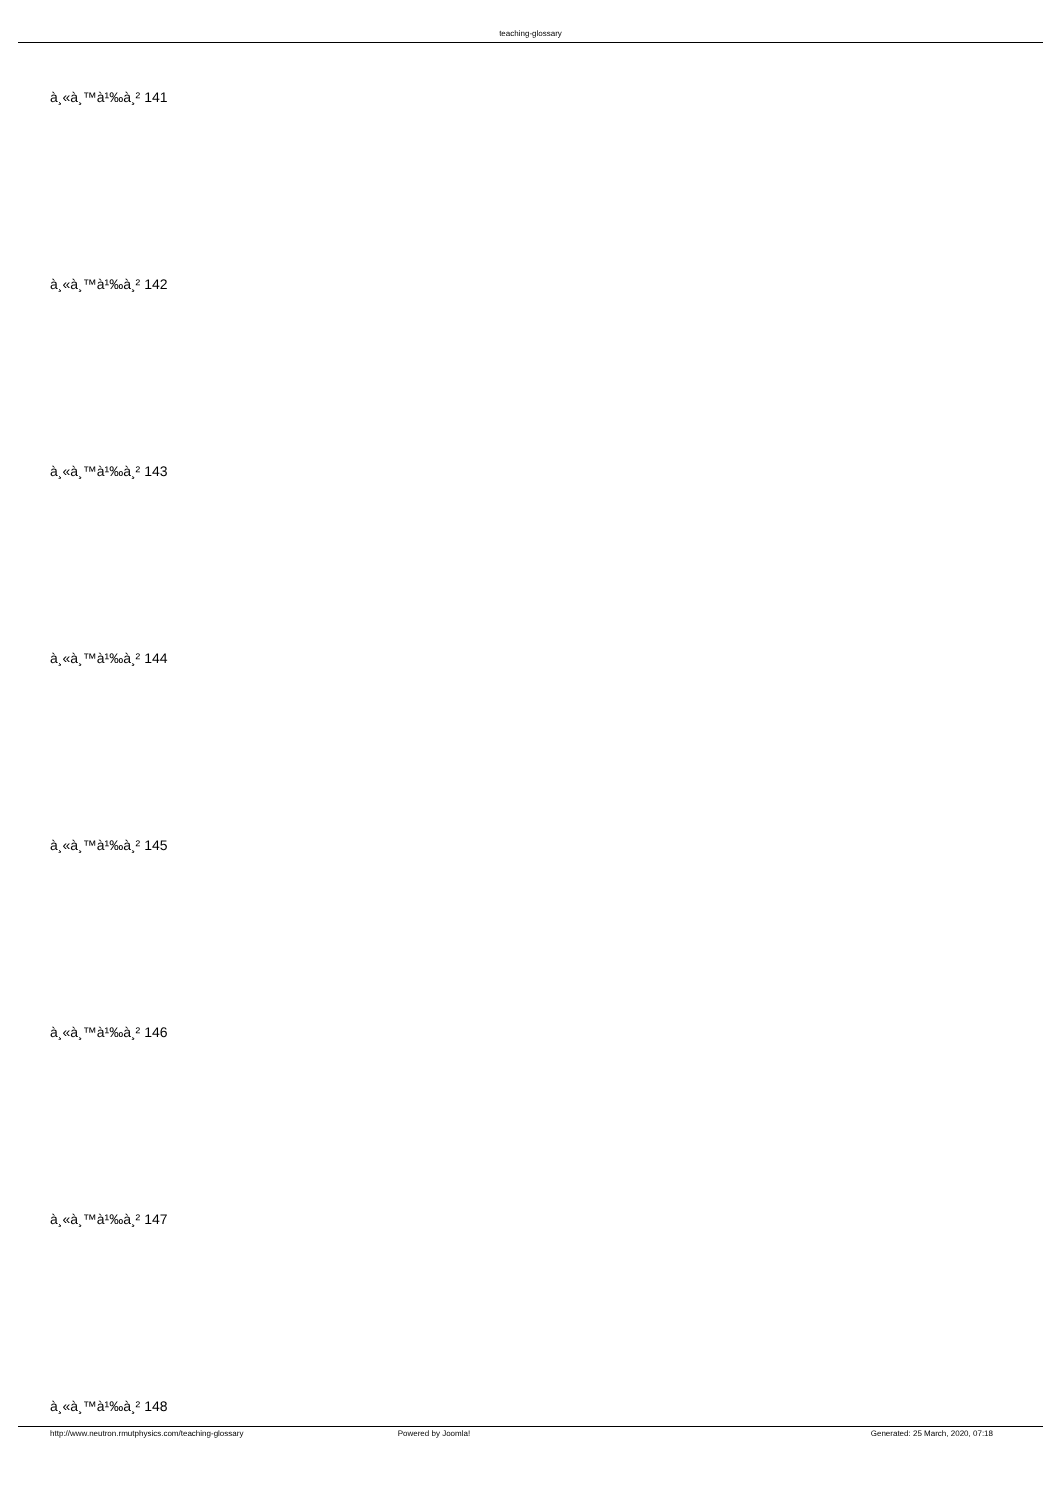teaching-glossary
à¸«à¸™à¹‰à¸² 141
à¸«à¸™à¹‰à¸² 142
à¸«à¸™à¹‰à¸² 143
à¸«à¸™à¹‰à¸² 144
à¸«à¸™à¹‰à¸² 145
à¸«à¸™à¹‰à¸² 146
à¸«à¸™à¹‰à¸² 147
à¸«à¸™à¹‰à¸² 148
http://www.neutron.rmutphysics.com/teaching-glossary Powered by Joomla! Generated: 25 March, 2020, 07:18